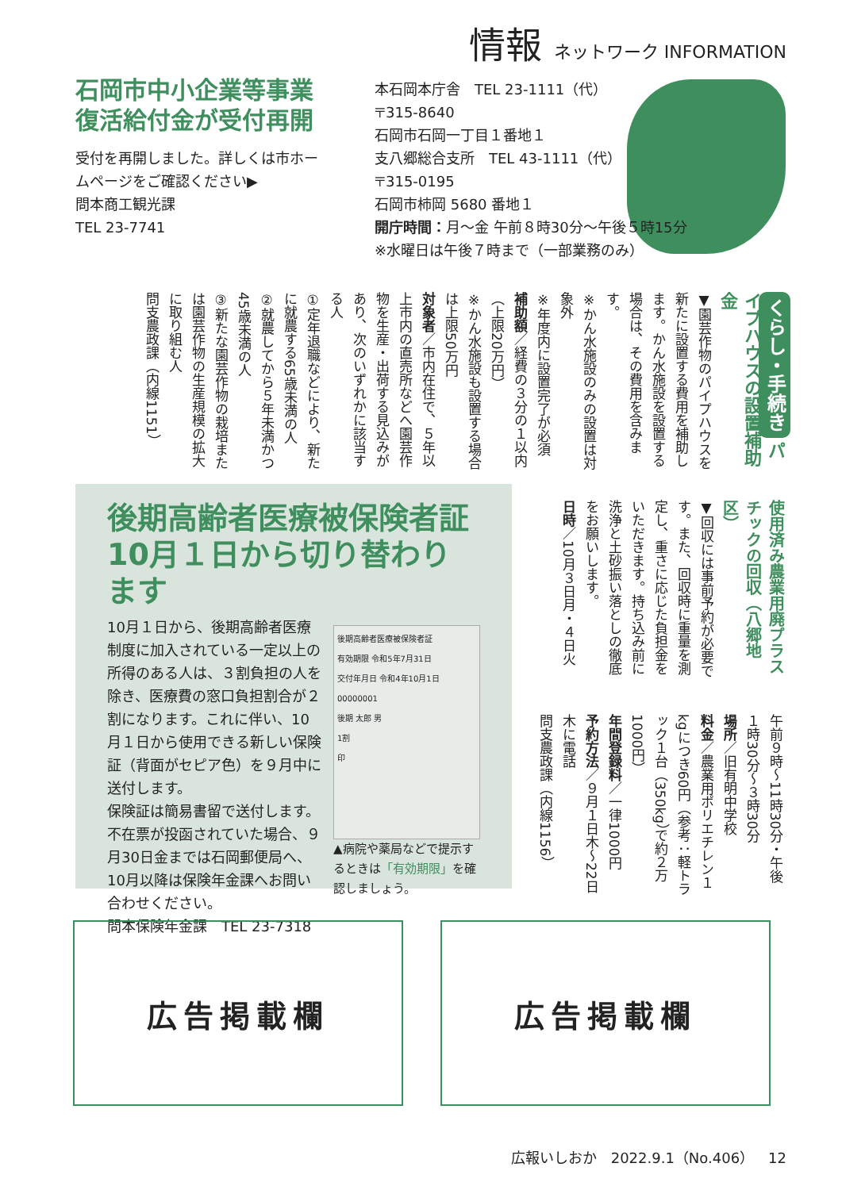情報 ネットワーク INFORMATION
石岡市中小企業等事業復活給付金が受付再開
受付を再開しました。詳しくは市ホームページをご確認ください▶
問本商工観光課
TEL 23-7741
本石岡本庁舎　TEL 23-1111（代）
〒315-8640
石岡市石岡一丁目１番地１
支八郷総合支所　TEL 43-1111（代）
〒315-0195
石岡市柿岡 5680 番地１
開庁時間：月～金 午前８時30分～午後５時15分
※水曜日は午後７時まで（一部業務のみ）
くらし・手続き パイプハウスの設置補助金
▼園芸作物のパイプハウスを新たに設置する費用を補助します。かん水施設を設置する場合は、その費用を含みます。
※かん水施設のみの設置は対象外
※年度内に設置完了が必須
補助額／経費の３分の１以内（上限20万円）
※かん水施設も設置する場合は上限50万円
対象者／市内在住で、５年以上市内の直売所などへ園芸作物を生産・出荷する見込みがあり、次のいずれかに該当する人
①定年退職などにより、新たに就農する65歳未満の人
②就農してから５年未満かつ45歳未満の人
③新たな園芸作物の栽培または園芸作物の生産規模の拡大に取り組む人
問支農政課（内線1151）
使用済み農業用廃プラスチックの回収（八郷地区）
▼回収には事前予約が必要です。また、回収時に重量を測定し、重さに応じた負担金をいただきます。持ち込み前に洗浄と土砂振い落としの徹底をお願いします。
日時／10月３日月・４日火
午前９時～11時30分・午後１時30分～３時30分
場所／旧有明中学校
料金／農業用ポリエチレン１kgにつき60円（参考：軽トラック１台（350kg）で約２万1000円）
年間登録料／一律1000円
予約方法／９月１日木～22日木に電話
問支農政課（内線1156）
後期高齢者医療被保険者証
10月１日から切り替わります
後期高齢者医療被保険者証
有効期限 令和5年7月31日
交付年月日 令和4年10月1日
00000001
後期 太郎 男
1割
印
▲病院や薬局などで提示するときは「有効期限」を確認しましょう。
10月１日から、後期高齢者医療制度に加入されている一定以上の所得のある人は、３割負担の人を除き、医療費の窓口負担割合が２割になります。これに伴い、10月１日から使用できる新しい保険証（背面がセピア色）を９月中に送付します。
保険証は簡易書留で送付します。不在票が投函されていた場合、９月30日金までは石岡郵便局へ、10月以降は保険年金課へお問い合わせください。
問本保険年金課　TEL 23-7318
広告掲載欄 広告掲載欄
広報いしおか　2022.9.1（No.406）　12